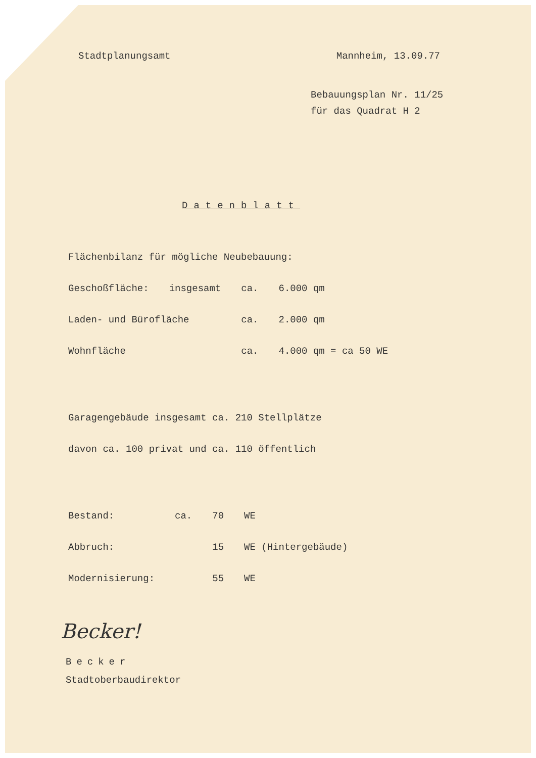Stadtplanungsamt Mannheim, 13.09.77
Bebauungsplan Nr. 11/25
für das Quadrat H 2
Datenblatt
Flächenbilanz für mögliche Neubebauung:
| Geschoßfläche: | insgesamt | ca. | 6.000 qm |
| Laden- und Bürofläche | | ca. | 2.000 qm |
| Wohnfläche | | ca. | 4.000 qm = ca 50 WE |
Garagengebäude insgesamt ca. 210 Stellplätze
davon ca. 100 privat und ca. 110 öffentlich
| Bestand: | ca. | 70 | WE |
| Abbruch: | | 15 | WE (Hintergebäude) |
| Modernisierung: | | 55 | WE |
Becker!
Becker
Stadtoberbaudirektor